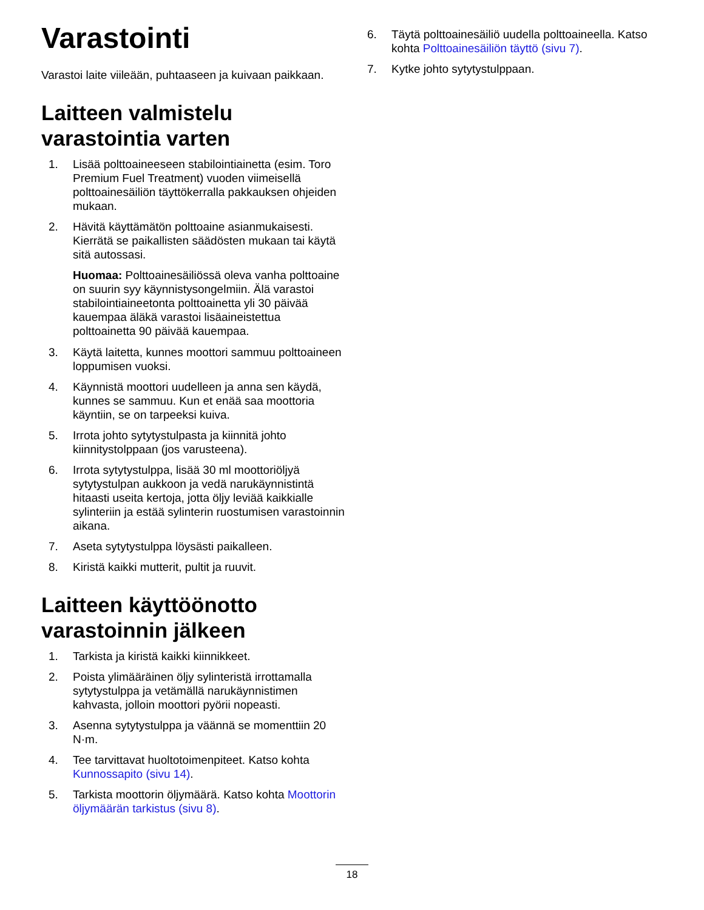Varastointi
Varastoi laite viileään, puhtaaseen ja kuivaan paikkaan.
Laitteen valmistelu varastointia varten
1. Lisää polttoaineeseen stabilointiainetta (esim. Toro Premium Fuel Treatment) vuoden viimeisellä polttoainesäiliön täyttökerralla pakkauksen ohjeiden mukaan.
2. Hävitä käyttämätön polttoaine asianmukaisesti. Kierrätä se paikallisten säädösten mukaan tai käytä sitä autossasi.
Huomaa: Polttoainesäiliössä oleva vanha polttoaine on suurin syy käynnistysongelmiin. Älä varastoi stabilointiaineetonta polttoainetta yli 30 päivää kauempaa äläkä varastoi lisäaineistettua polttoainetta 90 päivää kauempaa.
3. Käytä laitetta, kunnes moottori sammuu polttoaineen loppumisen vuoksi.
4. Käynnistä moottori uudelleen ja anna sen käydä, kunnes se sammuu. Kun et enää saa moottoria käyntiin, se on tarpeeksi kuiva.
5. Irrota johto sytytystulpasta ja kiinnitä johto kiinnitystolppaan (jos varusteena).
6. Irrota sytytystulppa, lisää 30 ml moottoriöljyä sytytystulpan aukkoon ja vedä narukäynnistintä hitaasti useita kertoja, jotta öljy leviää kaikkialle sylinteriin ja estää sylinterin ruostumisen varastoinnin aikana.
7. Aseta sytytystulppa löysästi paikalleen.
8. Kiristä kaikki mutterit, pultit ja ruuvit.
Laitteen käyttöönotto varastoinnin jälkeen
1. Tarkista ja kiristä kaikki kiinnikkeet.
2. Poista ylimääräinen öljy sylinteristä irrottamalla sytytystulppa ja vetämällä narukäynnistimen kahvasta, jolloin moottori pyörii nopeasti.
3. Asenna sytytystulppa ja väännä se momenttiin 20 N·m.
4. Tee tarvittavat huoltotoimenpiteet. Katso kohta Kunnossapito (sivu 14).
5. Tarkista moottorin öljymäärä. Katso kohta Moottorin öljymäärän tarkistus (sivu 8).
6. Täytä polttoainesäiliö uudella polttoaineella. Katso kohta Polttoainesäiliön täyttö (sivu 7).
7. Kytke johto sytytystulppaan.
18